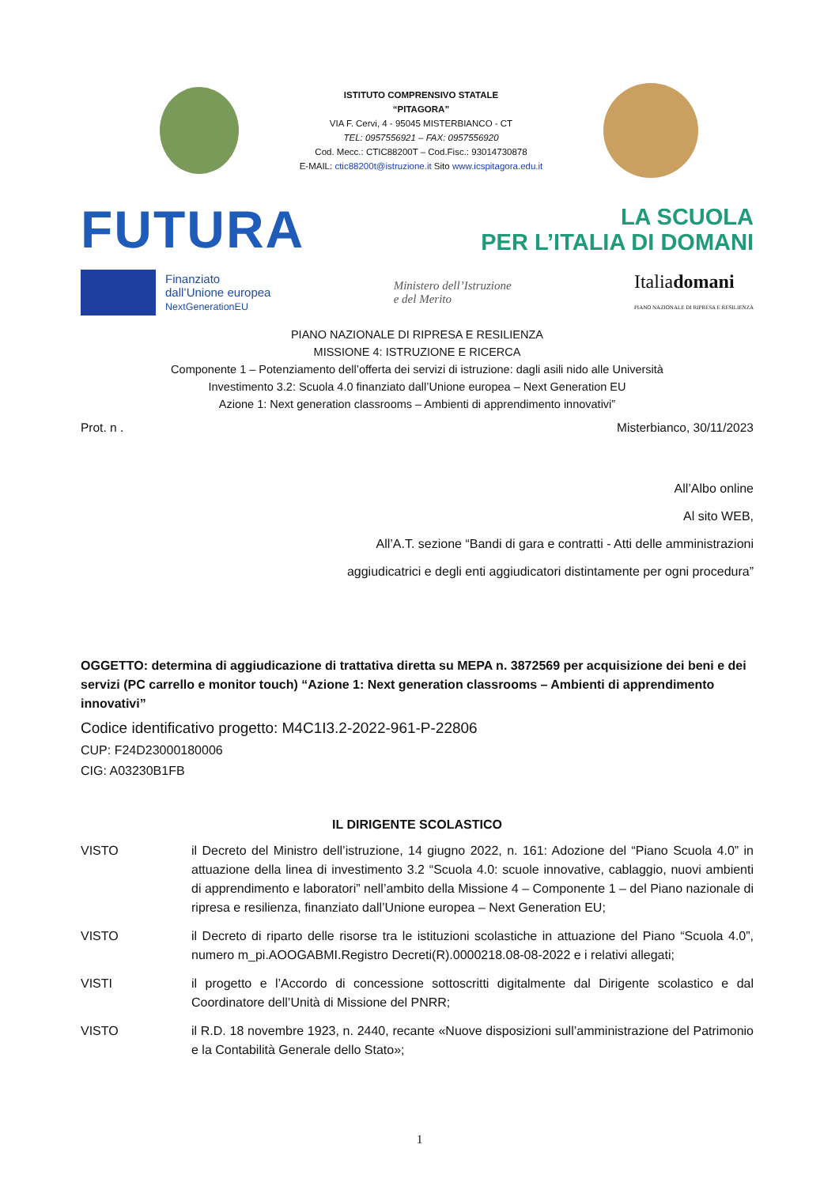ISTITUTO COMPRENSIVO STATALE
“PITAGORA”
VIA F. Cervi, 4 - 95045 MISTERBIANCO - CT
TEL: 0957556921 – FAX: 0957556920
Cod. Mecc.: CTIC88200T – Cod.Fisc.: 93014730878
E-MAIL: ctic88200t@istruzione.it Sito www.icspitagora.edu.it
FUTURA
LA SCUOLA
PER L’ITALIA DI DOMANI
Finanziato
dall’Unione europea
NextGenerationEU
Ministero dell’Istruzione
e del Merito
Italiadomani
PIANO NAZIONALE DI RIPRESA E RESILIENZA
PIANO NAZIONALE DI RIPRESA E RESILIENZA
MISSIONE 4: ISTRUZIONE E RICERCA
Componente 1 – Potenziamento dell’offerta dei servizi di istruzione: dagli asili nido alle Università
Investimento 3.2: Scuola 4.0 finanziato dall’Unione europea – Next Generation EU
Azione 1: Next generation classrooms – Ambienti di apprendimento innovativi”
Prot. n . Misterbianco, 30/11/2023
All’Albo online
Al sito WEB,
All’A.T. sezione “Bandi di gara e contratti - Atti delle amministrazioni
aggiudicatrici e degli enti aggiudicatori distintamente per ogni procedura”
OGGETTO: determina di aggiudicazione di trattativa diretta su MEPA n. 3872569 per acquisizione dei beni e dei servizi (PC carrello e monitor touch) “Azione 1: Next generation classrooms – Ambienti di apprendimento innovativi”
Codice identificativo progetto: M4C1I3.2-2022-961-P-22806
CUP: F24D23000180006
CIG: A03230B1FB
IL DIRIGENTE SCOLASTICO
VISTO il Decreto del Ministro dell’istruzione, 14 giugno 2022, n. 161: Adozione del “Piano Scuola 4.0” in attuazione della linea di investimento 3.2 “Scuola 4.0: scuole innovative, cablaggio, nuovi ambienti di apprendimento e laboratori” nell’ambito della Missione 4 – Componente 1 – del Piano nazionale di ripresa e resilienza, finanziato dall’Unione europea – Next Generation EU;
VISTO il Decreto di riparto delle risorse tra le istituzioni scolastiche in attuazione del Piano “Scuola 4.0”, numero m_pi.AOOGABMI.Registro Decreti(R).0000218.08-08-2022 e i relativi allegati;
VISTI il progetto e l’Accordo di concessione sottoscritti digitalmente dal Dirigente scolastico e dal Coordinatore dell’Unità di Missione del PNRR;
VISTO il R.D. 18 novembre 1923, n. 2440, recante «Nuove disposizioni sull’amministrazione del Patrimonio e la Contabilità Generale dello Stato»;
1